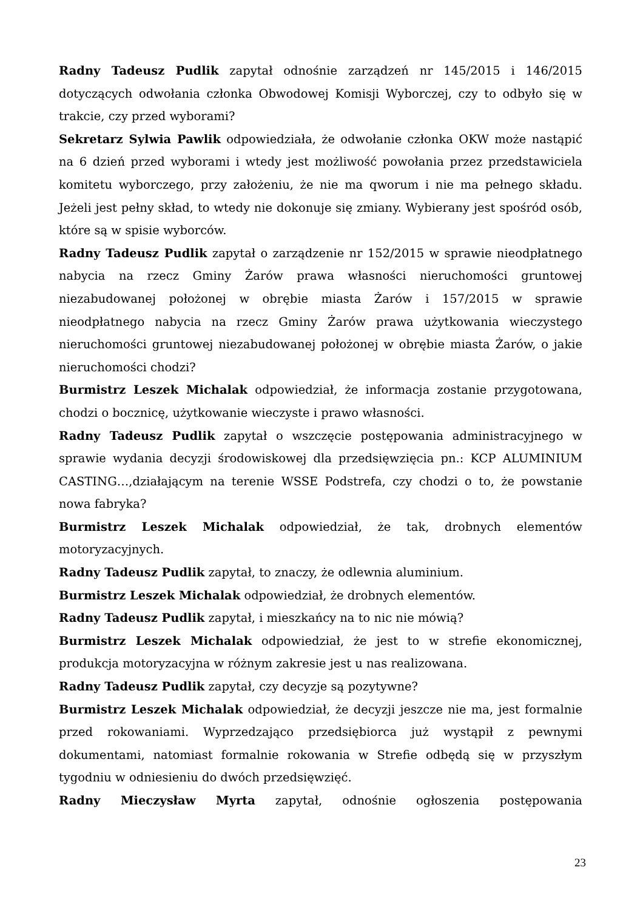Radny Tadeusz Pudlik zapytał odnośnie zarządzeń nr 145/2015 i 146/2015 dotyczących odwołania członka Obwodowej Komisji Wyborczej, czy to odbyło się w trakcie, czy przed wyborami?
Sekretarz Sylwia Pawlik odpowiedziała, że odwołanie członka OKW może nastąpić na 6 dzień przed wyborami i wtedy jest możliwość powołania przez przedstawiciela komitetu wyborczego, przy założeniu, że nie ma qworum i nie ma pełnego składu. Jeżeli jest pełny skład, to wtedy nie dokonuje się zmiany. Wybierany jest spośród osób, które są w spisie wyborców.
Radny Tadeusz Pudlik zapytał o zarządzenie nr 152/2015 w sprawie nieodpłatnego nabycia na rzecz Gminy Żarów prawa własności nieruchomości gruntowej niezabudowanej położonej w obrębie miasta Żarów i 157/2015 w sprawie nieodpłatnego nabycia na rzecz Gminy Żarów prawa użytkowania wieczystego nieruchomości gruntowej niezabudowanej położonej w obrębie miasta Żarów, o jakie nieruchomości chodzi?
Burmistrz Leszek Michalak odpowiedział, że informacja zostanie przygotowana, chodzi o bocznicę, użytkowanie wieczyste i prawo własności.
Radny Tadeusz Pudlik zapytał o wszczęcie postępowania administracyjnego w sprawie wydania decyzji środowiskowej dla przedsięwzięcia pn.: KCP ALUMINIUM CASTING…,działającym na terenie WSSE Podstrefa, czy chodzi o to, że powstanie nowa fabryka?
Burmistrz Leszek Michalak odpowiedział, że tak, drobnych elementów motoryzacyjnych.
Radny Tadeusz Pudlik zapytał, to znaczy, że odlewnia aluminium.
Burmistrz Leszek Michalak odpowiedział, że drobnych elementów.
Radny Tadeusz Pudlik zapytał, i mieszkańcy na to nic nie mówią?
Burmistrz Leszek Michalak odpowiedział, że jest to w strefie ekonomicznej, produkcja motoryzacyjna w różnym zakresie jest u nas realizowana.
Radny Tadeusz Pudlik zapytał, czy decyzje są pozytywne?
Burmistrz Leszek Michalak odpowiedział, że decyzji jeszcze nie ma, jest formalnie przed rokowaniami. Wyprzedzająco przedsiębiorca już wystąpił z pewnymi dokumentami, natomiast formalnie rokowania w Strefie odbędą się w przyszłym tygodniu w odniesieniu do dwóch przedsięwzięć.
Radny Mieczysław Myrta zapytał, odnośnie ogłoszenia postępowania
23